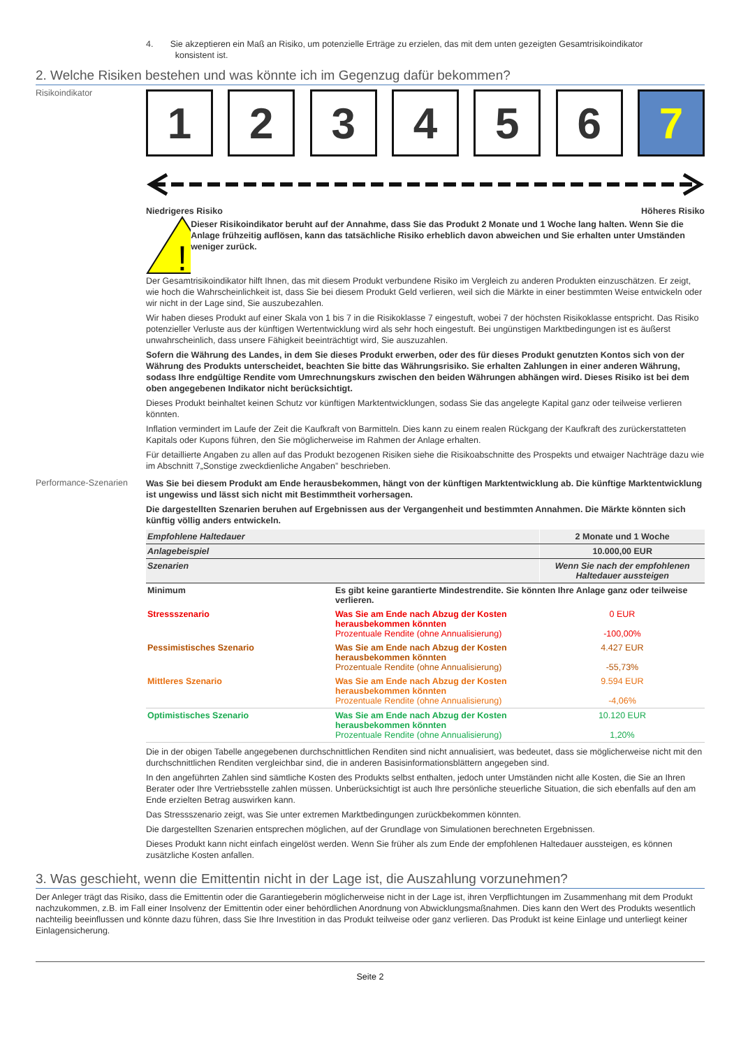4. Sie akzeptieren ein Maß an Risiko, um potenzielle Erträge zu erzielen, das mit dem unten gezeigten Gesamtrisikoindikator
konsistent ist.
2. Welche Risiken bestehen und was könnte ich im Gegenzug dafür bekommen?
Risikoindikator
1 2 3 4 5 6 7
Niedrigeres Risiko Höheres Risiko
!
Dieser Risikoindikator beruht auf der Annahme, dass Sie das Produkt 2 Monate und 1 Woche lang halten. Wenn Sie die Anlage frühzeitig auflösen, kann das tatsächliche Risiko erheblich davon abweichen und Sie erhalten unter Umständen weniger zurück.
Der Gesamtrisikoindikator hilft Ihnen, das mit diesem Produkt verbundene Risiko im Vergleich zu anderen Produkten einzuschätzen. Er zeigt, wie hoch die Wahrscheinlichkeit ist, dass Sie bei diesem Produkt Geld verlieren, weil sich die Märkte in einer bestimmten Weise entwickeln oder wir nicht in der Lage sind, Sie auszubezahlen.
Wir haben dieses Produkt auf einer Skala von 1 bis 7 in die Risikoklasse 7 eingestuft, wobei 7 der höchsten Risikoklasse entspricht. Das Risiko potenzieller Verluste aus der künftigen Wertentwicklung wird als sehr hoch eingestuft. Bei ungünstigen Marktbedingungen ist es äußerst unwahrscheinlich, dass unsere Fähigkeit beeinträchtigt wird, Sie auszuzahlen.
Sofern die Währung des Landes, in dem Sie dieses Produkt erwerben, oder des für dieses Produkt genutzten Kontos sich von der Währung des Produkts unterscheidet, beachten Sie bitte das Währungsrisiko. Sie erhalten Zahlungen in einer anderen Währung, sodass Ihre endgültige Rendite vom Umrechnungskurs zwischen den beiden Währungen abhängen wird. Dieses Risiko ist bei dem oben angegebenen Indikator nicht berücksichtigt.
Dieses Produkt beinhaltet keinen Schutz vor künftigen Marktentwicklungen, sodass Sie das angelegte Kapital ganz oder teilweise verlieren könnten.
Inflation vermindert im Laufe der Zeit die Kaufkraft von Barmitteln. Dies kann zu einem realen Rückgang der Kaufkraft des zurückerstatteten Kapitals oder Kupons führen, den Sie möglicherweise im Rahmen der Anlage erhalten.
Für detaillierte Angaben zu allen auf das Produkt bezogenen Risiken siehe die Risikoabschnitte des Prospekts und etwaiger Nachträge dazu wie im Abschnitt 7„Sonstige zweckdienliche Angaben” beschrieben.
Performance-Szenarien
Was Sie bei diesem Produkt am Ende herausbekommen, hängt von der künftigen Marktentwicklung ab. Die künftige Marktentwicklung ist ungewiss und lässt sich nicht mit Bestimmtheit vorhersagen.
Die dargestellten Szenarien beruhen auf Ergebnissen aus der Vergangenheit und bestimmten Annahmen. Die Märkte könnten sich künftig völlig anders entwickeln.
| Empfohlene Haltedauer | | 2 Monate und 1 Woche |
| Anlagebeispiel | | 10.000,00 EUR |
| Szenarien | | Wenn Sie nach der empfohlenen Haltedauer aussteigen |
| Minimum | Es gibt keine garantierte Mindestrendite. Sie könnten Ihre Anlage ganz oder teilweise verlieren. | |
| Stressszenario | Was Sie am Ende nach Abzug der Kosten herausbekommen könnten Prozentuale Rendite (ohne Annualisierung) | 0 EUR -100,00% |
| Pessimistisches Szenario | Was Sie am Ende nach Abzug der Kosten herausbekommen könnten Prozentuale Rendite (ohne Annualisierung) | 4.427 EUR -55,73% |
| Mittleres Szenario | Was Sie am Ende nach Abzug der Kosten herausbekommen könnten Prozentuale Rendite (ohne Annualisierung) | 9.594 EUR -4,06% |
| Optimistisches Szenario | Was Sie am Ende nach Abzug der Kosten herausbekommen könnten Prozentuale Rendite (ohne Annualisierung) | 10.120 EUR 1,20% |
Die in der obigen Tabelle angegebenen durchschnittlichen Renditen sind nicht annualisiert, was bedeutet, dass sie möglicherweise nicht mit den durchschnittlichen Renditen vergleichbar sind, die in anderen Basisinformationsblättern angegeben sind.
In den angeführten Zahlen sind sämtliche Kosten des Produkts selbst enthalten, jedoch unter Umständen nicht alle Kosten, die Sie an Ihren Berater oder Ihre Vertriebsstelle zahlen müssen. Unberücksichtigt ist auch Ihre persönliche steuerliche Situation, die sich ebenfalls auf den am Ende erzielten Betrag auswirken kann.
Das Stressszenario zeigt, was Sie unter extremen Marktbedingungen zurückbekommen könnten.
Die dargestellten Szenarien entsprechen möglichen, auf der Grundlage von Simulationen berechneten Ergebnissen.
Dieses Produkt kann nicht einfach eingelöst werden. Wenn Sie früher als zum Ende der empfohlenen Haltedauer aussteigen, es können zusätzliche Kosten anfallen.
3. Was geschieht, wenn die Emittentin nicht in der Lage ist, die Auszahlung vorzunehmen?
Der Anleger trägt das Risiko, dass die Emittentin oder die Garantiegeberin möglicherweise nicht in der Lage ist, ihren Verpflichtungen im Zusammenhang mit dem Produkt nachzukommen, z.B. im Fall einer Insolvenz der Emittentin oder einer behördlichen Anordnung von Abwicklungsmaßnahmen. Dies kann den Wert des Produkts wesentlich nachteilig beeinflussen und könnte dazu führen, dass Sie Ihre Investition in das Produkt teilweise oder ganz verlieren. Das Produkt ist keine Einlage und unterliegt keiner Einlagensicherung.
Seite 2